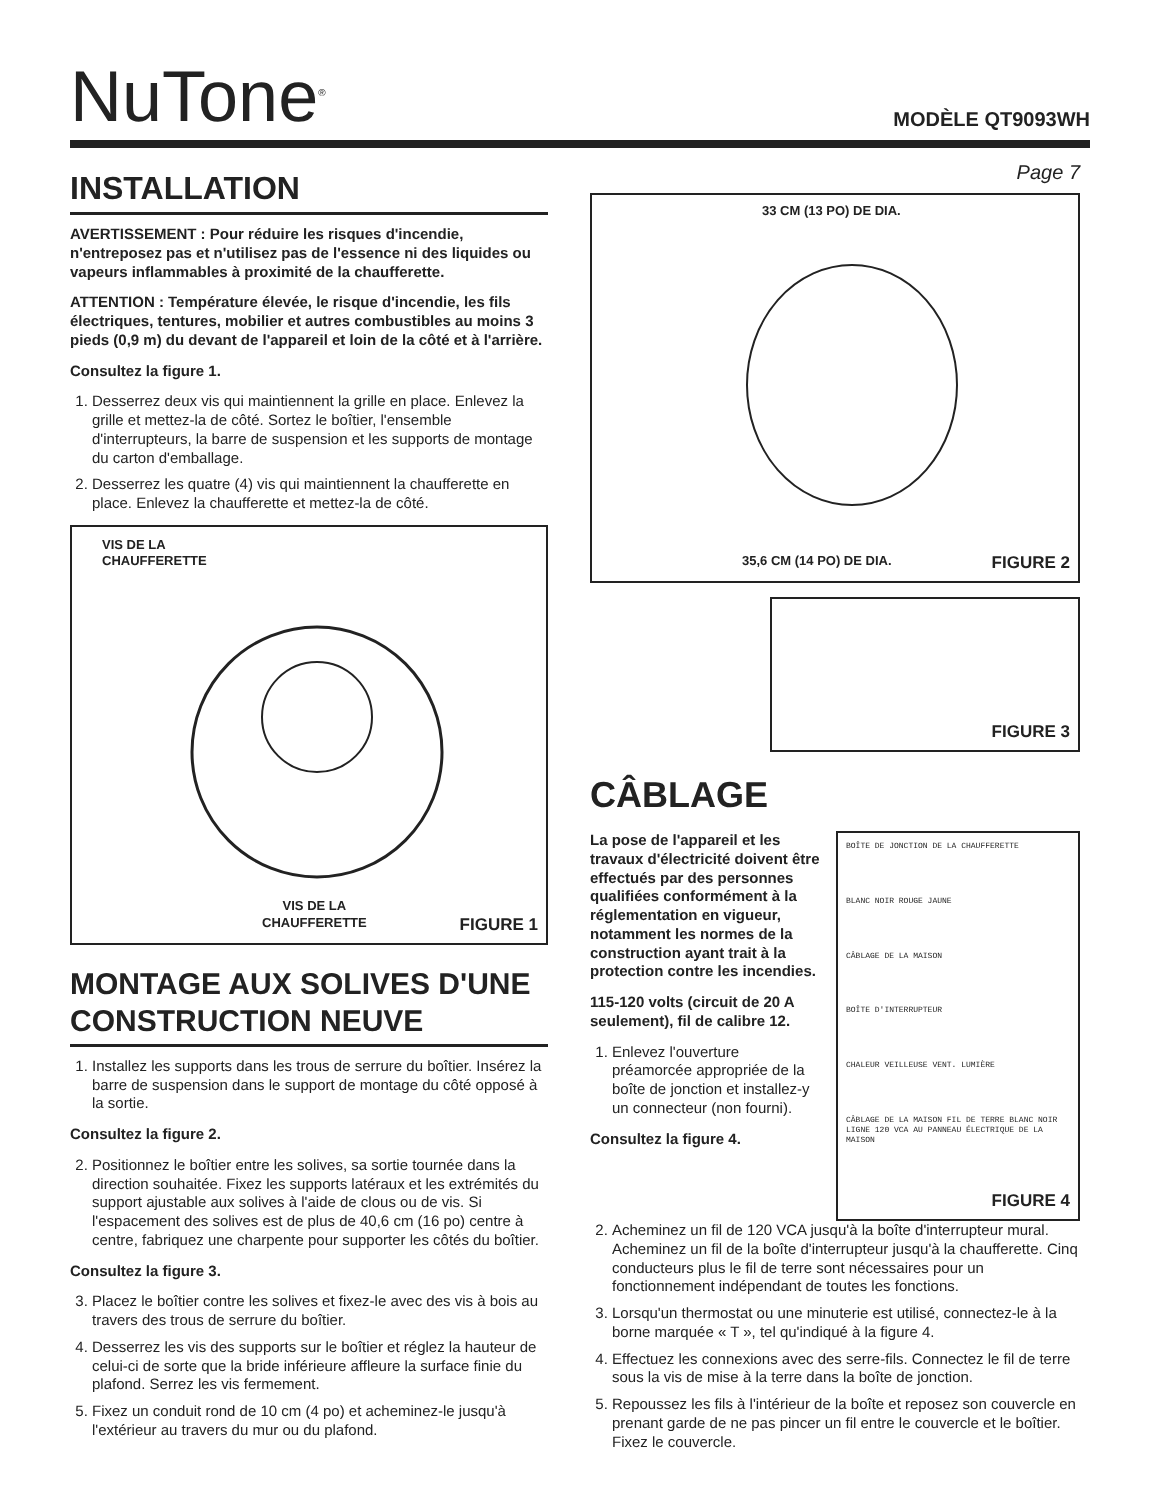NuTone<sup>®</sup>
MODÈLE QT9093WH
INSTALLATION
AVERTISSEMENT : Pour réduire les risques d'incendie, n'entreposez pas et n'utilisez pas de l'essence ni des liquides ou vapeurs inflammables à proximité de la chaufferette.
ATTENTION : Température élevée, le risque d'incendie, les fils électriques, tentures, mobilier et autres combustibles au moins 3 pieds (0,9 m) du devant de l'appareil et loin de la côté et à l'arrière.
Consultez la figure 1.
1. Desserrez deux vis qui maintiennent la grille en place. Enlevez la grille et mettez-la de côté. Sortez le boîtier, l'ensemble d'interrupteurs, la barre de suspension et les supports de montage du carton d'emballage.
2. Desserrez les quatre (4) vis qui maintiennent la chaufferette en place. Enlevez la chaufferette et mettez-la de côté.
VIS DE LA
CHAUFFERETTE
VIS DE LA
CHAUFFERETTE
FIGURE 1
MONTAGE AUX SOLIVES D'UNE CONSTRUCTION NEUVE
1. Installez les supports dans les trous de serrure du boîtier. Insérez la barre de suspension dans le support de montage du côté opposé à la sortie.
Consultez la figure 2.
2. Positionnez le boîtier entre les solives, sa sortie tournée dans la direction souhaitée. Fixez les supports latéraux et les extrémités du support ajustable aux solives à l'aide de clous ou de vis. Si l'espacement des solives est de plus de 40,6 cm (16 po) centre à centre, fabriquez une charpente pour supporter les côtés du boîtier.
Consultez la figure 3.
3. Placez le boîtier contre les solives et fixez-le avec des vis à bois au travers des trous de serrure du boîtier.
4. Desserrez les vis des supports sur le boîtier et réglez la hauteur de celui-ci de sorte que la bride inférieure affleure la surface finie du plafond. Serrez les vis fermement.
5. Fixez un conduit rond de 10 cm (4 po) et acheminez-le jusqu'à l'extérieur au travers du mur ou du plafond.
Page 7
33 CM (13 PO) DE DIA.
35,6 CM (14 PO) DE DIA.
FIGURE 2
FIGURE 3
CÂBLAGE
La pose de l'appareil et les travaux d'électricité doivent être effectués par des personnes qualifiées conformément à la réglementation en vigueur, notamment les normes de la construction ayant trait à la protection contre les incendies.
115-120 volts (circuit de 20 A seulement), fil de calibre 12.
1. Enlevez l'ouverture préamorcée appropriée de la boîte de jonction et installez-y un connecteur (non fourni).
Consultez la figure 4.
BOÎTE DE JONCTION DE LA CHAUFFERETTE
BLANC NOIR ROUGE JAUNE
CÂBLAGE DE LA MAISON
BOÎTE D'INTERRUPTEUR
CHALEUR VEILLEUSE VENT. LUMIÈRE
CÂBLAGE DE LA MAISON FIL DE TERRE BLANC NOIR LIGNE 120 VCA AU PANNEAU ÉLECTRIQUE DE LA MAISON
FIGURE 4
2. Acheminez un fil de 120 VCA jusqu'à la boîte d'interrupteur mural. Acheminez un fil de la boîte d'interrupteur jusqu'à la chaufferette. Cinq conducteurs plus le fil de terre sont nécessaires pour un fonctionnement indépendant de toutes les fonctions.
3. Lorsqu'un thermostat ou une minuterie est utilisé, connectez-le à la borne marquée « T », tel qu'indiqué à la figure 4.
4. Effectuez les connexions avec des serre-fils. Connectez le fil de terre sous la vis de mise à la terre dans la boîte de jonction.
5. Repoussez les fils à l'intérieur de la boîte et reposez son couvercle en prenant garde de ne pas pincer un fil entre le couvercle et le boîtier. Fixez le couvercle.